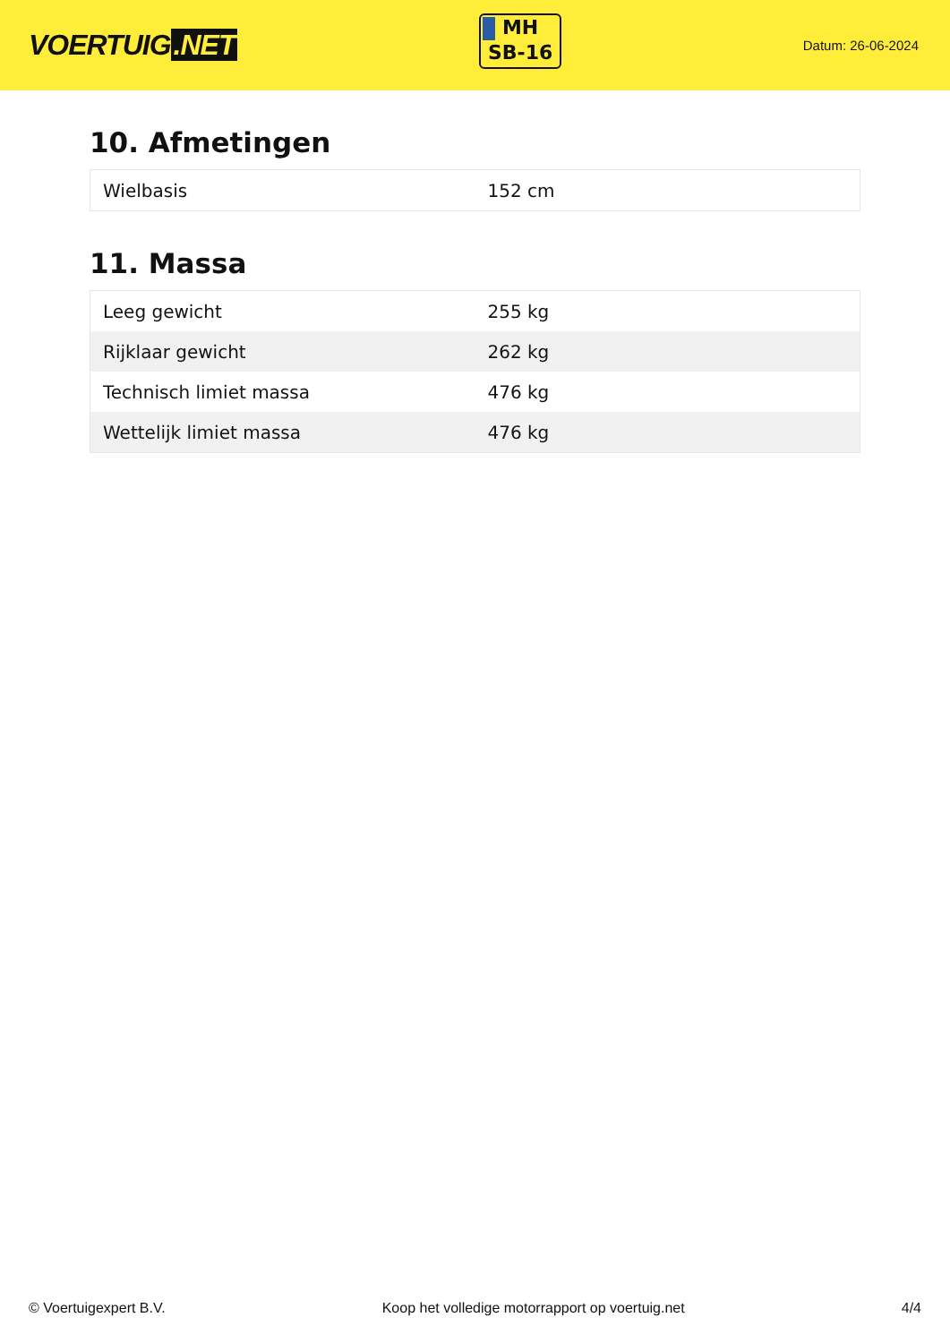VOERTUIG.NET
MH
SB-16
Datum: 26-06-2024
10. Afmetingen
| Wielbasis | 152 cm |
11. Massa
| Leeg gewicht | 255 kg |
| Rijklaar gewicht | 262 kg |
| Technisch limiet massa | 476 kg |
| Wettelijk limiet massa | 476 kg |
© Voertuigexpert B.V. Koop het volledige motorrapport op voertuig.net 4/4